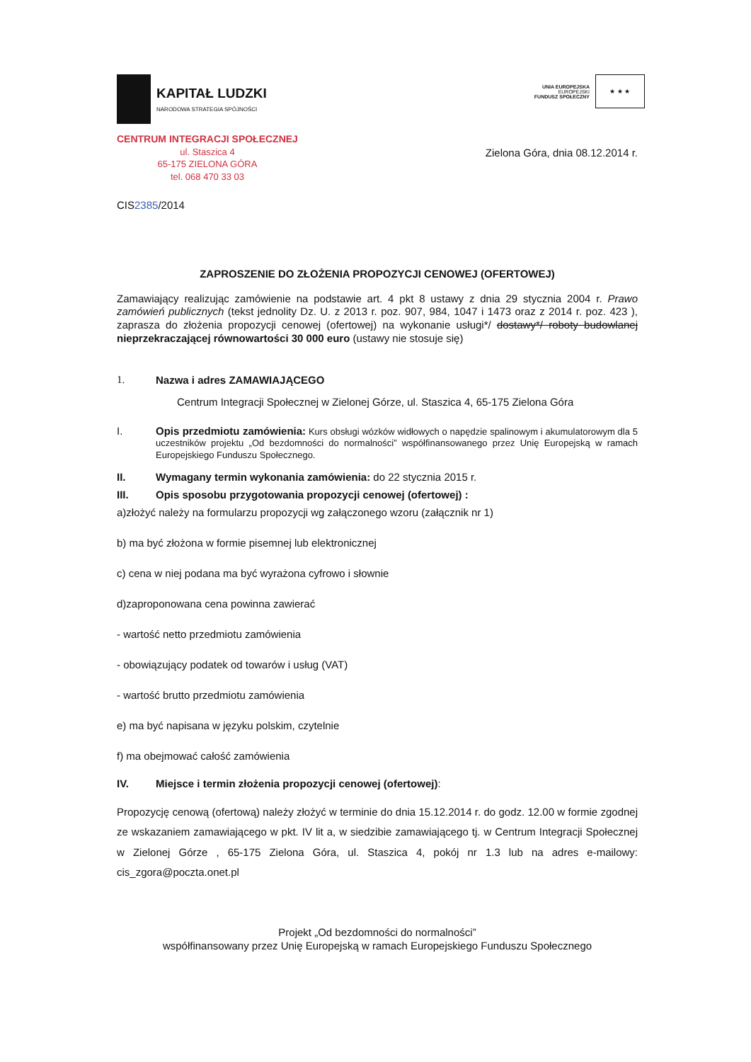KAPITAŁ LUDZKI
NARODOWA STRATEGIA SPÓJNOŚCI
UNIA EUROPEJSKA
EUROPEJSKI
FUNDUSZ SPOŁECZNY
★ ★ ★
CENTRUM INTEGRACJI SPOŁECZNEJ
ul. Staszica 4
65-175 ZIELONA GÓRA
tel. 068 470 33 03
Zielona Góra, dnia 08.12.2014 r.
CIS2385/2014
ZAPROSZENIE DO ZŁOŻENIA PROPOZYCJI CENOWEJ (OFERTOWEJ)
Zamawiający realizując zamówienie na podstawie art. 4 pkt 8 ustawy z dnia 29 stycznia 2004 r. Prawo zamówień publicznych (tekst jednolity Dz. U. z 2013 r. poz. 907, 984, 1047 i 1473 oraz z 2014 r. poz. 423 ), zaprasza do złożenia propozycji cenowej (ofertowej) na wykonanie usługi*/ dostawy*/ roboty budowlanej nieprzekraczającej równowartości 30 000 euro (ustawy nie stosuje się)
1. Nazwa i adres ZAMAWIAJĄCEGO
Centrum Integracji Społecznej w Zielonej Górze, ul. Staszica 4, 65-175 Zielona Góra
I.
Opis przedmiotu zamówienia: Kurs obsługi wózków widłowych o napędzie spalinowym i akumulatorowym dla 5 uczestników projektu „Od bezdomności do normalności” współfinansowanego przez Unię Europejską w ramach Europejskiego Funduszu Społecznego.
II. Wymagany termin wykonania zamówienia: do 22 stycznia 2015 r.
III. Opis sposobu przygotowania propozycji cenowej (ofertowej) :
a)złożyć należy na formularzu propozycji wg załączonego wzoru (załącznik nr 1)
b) ma być złożona w formie pisemnej lub elektronicznej
c) cena w niej podana ma być wyrażona cyfrowo i słownie
d)zaproponowana cena powinna zawierać
- wartość netto przedmiotu zamówienia
- obowiązujący podatek od towarów i usług (VAT)
- wartość brutto przedmiotu zamówienia
e) ma być napisana w języku polskim, czytelnie
f) ma obejmować całość zamówienia
IV. Miejsce i termin złożenia propozycji cenowej (ofertowej):
Propozycję cenową (ofertową) należy złożyć w terminie do dnia 15.12.2014 r. do godz. 12.00 w formie zgodnej ze wskazaniem zamawiającego w pkt. IV lit a, w siedzibie zamawiającego tj. w Centrum Integracji Społecznej w Zielonej Górze , 65-175 Zielona Góra, ul. Staszica 4, pokój nr 1.3 lub na adres e-mailowy: cis_zgora@poczta.onet.pl
Projekt „Od bezdomności do normalności”
współfinansowany przez Unię Europejską w ramach Europejskiego Funduszu Społecznego